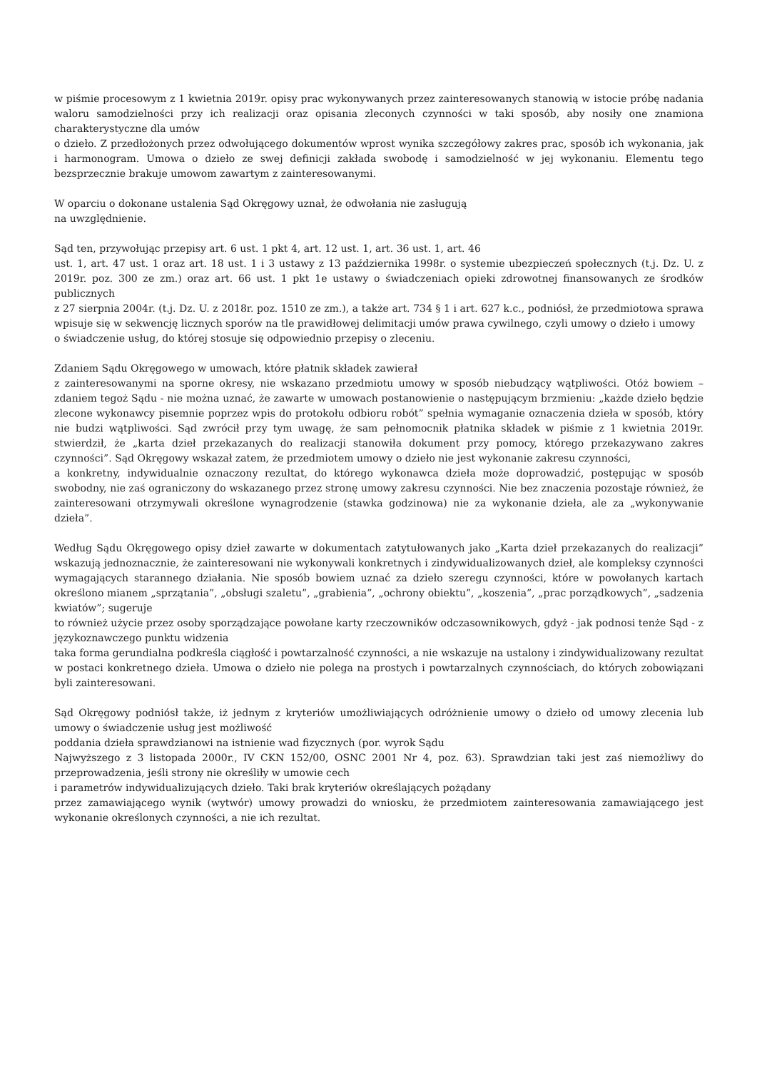w piśmie procesowym z 1 kwietnia 2019r. opisy prac wykonywanych przez zainteresowanych stanowią w istocie próbę nadania waloru samodzielności przy ich realizacji oraz opisania zleconych czynności w taki sposób, aby nosiły one znamiona charakterystyczne dla umów
o dzieło. Z przedłożonych przez odwołującego dokumentów wprost wynika szczegółowy zakres prac, sposób ich wykonania, jak i harmonogram. Umowa o dzieło ze swej definicji zakłada swobodę i samodzielność w jej wykonaniu. Elementu tego bezsprzecznie brakuje umowom zawartym z zainteresowanymi.
W oparciu o dokonane ustalenia Sąd Okręgowy uznał, że odwołania nie zasługują
na uwzględnienie.
Sąd ten, przywołując przepisy art. 6 ust. 1 pkt 4, art. 12 ust. 1, art. 36 ust. 1, art. 46
ust. 1, art. 47 ust. 1 oraz art. 18 ust. 1 i 3 ustawy z 13 października 1998r. o systemie ubezpieczeń społecznych (t.j. Dz. U. z 2019r. poz. 300 ze zm.) oraz art. 66 ust. 1 pkt 1e ustawy o świadczeniach opieki zdrowotnej finansowanych ze środków publicznych
z 27 sierpnia 2004r. (t.j. Dz. U. z 2018r. poz. 1510 ze zm.), a także art. 734 § 1 i art. 627 k.c., podniósł, że przedmiotowa sprawa wpisuje się w sekwencję licznych sporów na tle prawidłowej delimitacji umów prawa cywilnego, czyli umowy o dzieło i umowy
o świadczenie usług, do której stosuje się odpowiednio przepisy o zleceniu.
Zdaniem Sądu Okręgowego w umowach, które płatnik składek zawierał
z zainteresowanymi na sporne okresy, nie wskazano przedmiotu umowy w sposób niebudzący wątpliwości. Otóż bowiem – zdaniem tegoż Sądu - nie można uznać, że zawarte w umowach postanowienie o następującym brzmieniu: „każde dzieło będzie zlecone wykonawcy pisemnie poprzez wpis do protokołu odbioru robót” spełnia wymaganie oznaczenia dzieła w sposób, który nie budzi wątpliwości. Sąd zwrócił przy tym uwagę, że sam pełnomocnik płatnika składek w piśmie z 1 kwietnia 2019r. stwierdził, że „karta dzieł przekazanych do realizacji stanowiła dokument przy pomocy, którego przekazywano zakres czynności”. Sąd Okręgowy wskazał zatem, że przedmiotem umowy o dzieło nie jest wykonanie zakresu czynności,
a konkretny, indywidualnie oznaczony rezultat, do którego wykonawca dzieła może doprowadzić, postępując w sposób swobodny, nie zaś ograniczony do wskazanego przez stronę umowy zakresu czynności. Nie bez znaczenia pozostaje również, że zainteresowani otrzymywali określone wynagrodzenie (stawka godzinowa) nie za wykonanie dzieła, ale za „wykonywanie dzieła”.
Według Sądu Okręgowego opisy dzieł zawarte w dokumentach zatytułowanych jako „Karta dzieł przekazanych do realizacji” wskazują jednoznacznie, że zainteresowani nie wykonywali konkretnych i zindywidualizowanych dzieł, ale kompleksy czynności wymagających starannego działania. Nie sposób bowiem uznać za dzieło szeregu czynności, które w powołanych kartach określono mianem „sprzątania”, „obsługi szaletu”, „grabienia”, „ochrony obiektu”, „koszenia”, „prac porządkowych”, „sadzenia kwiatów”; sugeruje
to również użycie przez osoby sporządzające powołane karty rzeczowników odczasownikowych, gdyż - jak podnosi tenże Sąd - z językoznawczego punktu widzenia
taka forma gerundialna podkreśla ciągłość i powtarzalność czynności, a nie wskazuje na ustalony i zindywidualizowany rezultat w postaci konkretnego dzieła. Umowa o dzieło nie polega na prostych i powtarzalnych czynnościach, do których zobowiązani byli zainteresowani.
Sąd Okręgowy podniósł także, iż jednym z kryteriów umożliwiających odróżnienie umowy o dzieło od umowy zlecenia lub umowy o świadczenie usług jest możliwość
poddania dzieła sprawdzianowi na istnienie wad fizycznych (por. wyrok Sądu
Najwyższego z 3 listopada 2000r., IV CKN 152/00, OSNC 2001 Nr 4, poz. 63). Sprawdzian taki jest zaś niemożliwy do przeprowadzenia, jeśli strony nie określiły w umowie cech
i parametrów indywidualizujących dzieło. Taki brak kryteriów określających pożądany
przez zamawiającego wynik (wytwór) umowy prowadzi do wniosku, że przedmiotem zainteresowania zamawiającego jest wykonanie określonych czynności, a nie ich rezultat.